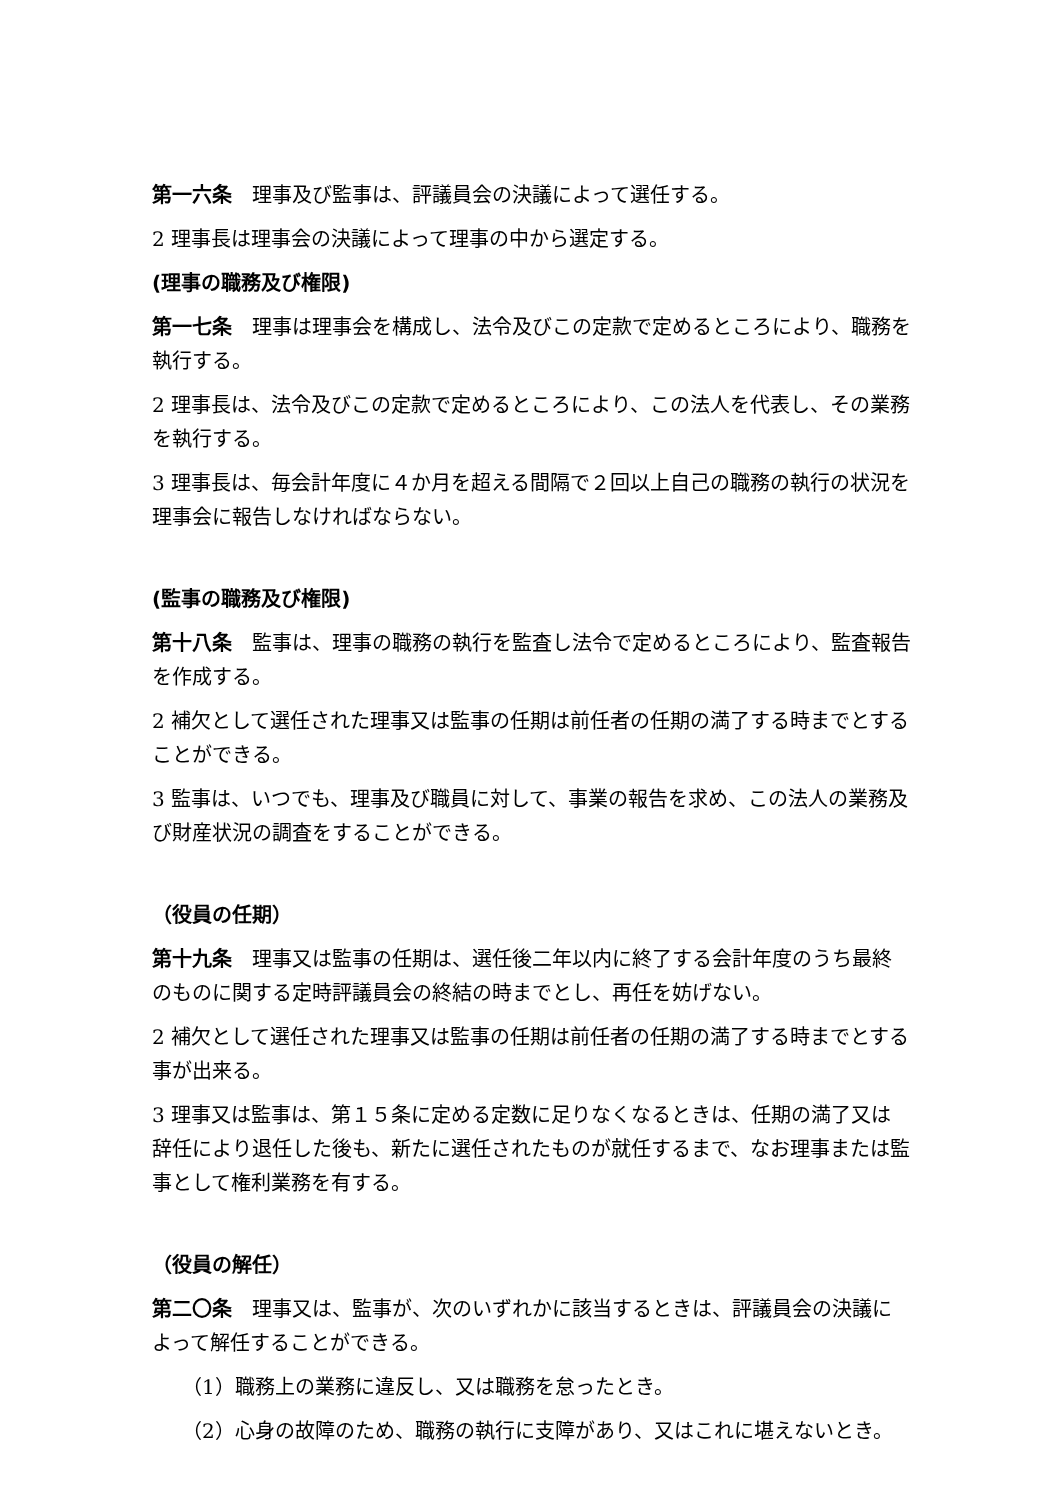第一六条　理事及び監事は、評議員会の決議によって選任する。
2 理事長は理事会の決議によって理事の中から選定する。
(理事の職務及び権限)
第一七条　理事は理事会を構成し、法令及びこの定款で定めるところにより、職務を執行する。
2 理事長は、法令及びこの定款で定めるところにより、この法人を代表し、その業務を執行する。
3 理事長は、毎会計年度に４か月を超える間隔で２回以上自己の職務の執行の状況を理事会に報告しなければならない。
(監事の職務及び権限)
第十八条　監事は、理事の職務の執行を監査し法令で定めるところにより、監査報告を作成する。
2 補欠として選任された理事又は監事の任期は前任者の任期の満了する時までとすることができる。
3 監事は、いつでも、理事及び職員に対して、事業の報告を求め、この法人の業務及び財産状況の調査をすることができる。
（役員の任期）
第十九条　理事又は監事の任期は、選任後二年以内に終了する会計年度のうち最終のものに関する定時評議員会の終結の時までとし、再任を妨げない。
2 補欠として選任された理事又は監事の任期は前任者の任期の満了する時までとする事が出来る。
3 理事又は監事は、第１５条に定める定数に足りなくなるときは、任期の満了又は辞任により退任した後も、新たに選任されたものが就任するまで、なお理事または監事として権利業務を有する。
（役員の解任）
第二〇条　理事又は、監事が、次のいずれかに該当するときは、評議員会の決議によって解任することができる。
（1）職務上の業務に違反し、又は職務を怠ったとき。
（2）心身の故障のため、職務の執行に支障があり、又はこれに堪えないとき。